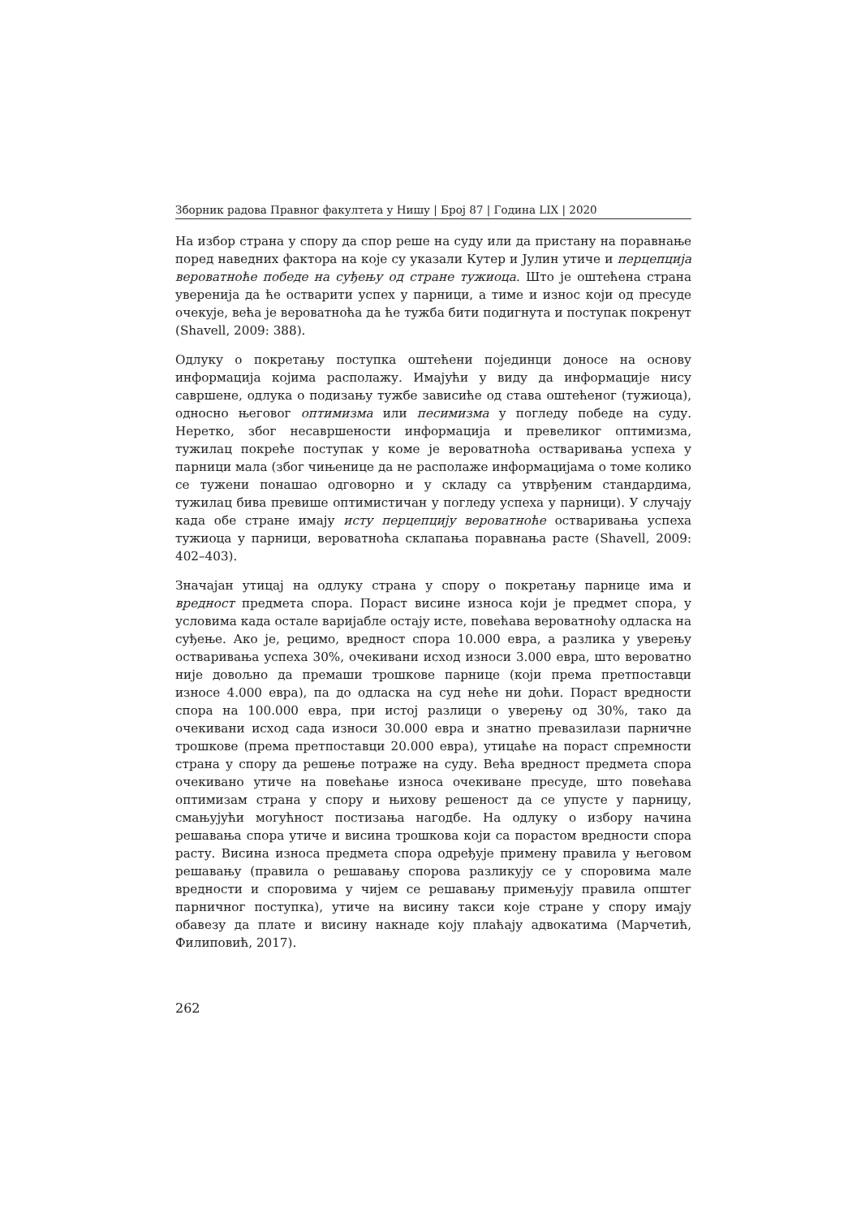Зборник радова Правног факултета у Нишу | Број 87 | Година LIX | 2020
На избор страна у спору да спор реше на суду или да пристану на поравнање поред наведних фактора на које су указали Кутер и Јулин утиче и перцепција вероватноће победе на суђењу од стране тужиоца. Што је оштећена страна уверенија да ће остварити успех у парници, а тиме и износ који од пресуде очекује, већа је вероватноћа да ће тужба бити подигнута и поступак покренут (Shavell, 2009: 388).
Одлуку о покретању поступка оштећени појединци доносе на основу информација којима располажу. Имајући у виду да информације нису савршене, одлука о подизању тужбе зависиће од става оштећеног (тужиоца), односно његовог оптимизма или песимизма у погледу победе на суду. Неретко, због несавршености информација и превеликог оптимизма, тужилац покреће поступак у коме је вероватноћа остваривања успеха у парници мала (због чињенице да не располаже информацијама о томе колико се тужени понашао одговорно и у складу са утврђеним стандардима, тужилац бива превише оптимистичан у погледу успеха у парници). У случају када обе стране имају исту перцепцију вероватноће остваривања успеха тужиоца у парници, вероватноћа склапања поравнања расте (Shavell, 2009: 402–403).
Значајан утицај на одлуку страна у спору о покретању парнице има и вредност предмета спора. Пораст висине износа који је предмет спора, у условима када остале варијабле остају исте, повећава вероватноћу одласка на суђење. Ако је, рецимо, вредност спора 10.000 евра, а разлика у уверењу остваривања успеха 30%, очекивани исход износи 3.000 евра, што вероватно није довољно да премаши трошкове парнице (који према претпоставци износе 4.000 евра), па до одласка на суд неће ни доћи. Пораст вредности спора на 100.000 евра, при истој разлици о уверењу од 30%, тако да очекивани исход сада износи 30.000 евра и знатно превазилази парничне трошкове (према претпоставци 20.000 евра), утицаће на пораст спремности страна у спору да решење потраже на суду. Већа вредност предмета спора очекивано утиче на повећање износа очекиване пресуде, што повећава оптимизам страна у спору и њихову решеност да се упусте у парницу, смањујући могућност постизања нагодбе. На одлуку о избору начина решавања спора утиче и висина трошкова који са порастом вредности спора расту. Висина износа предмета спора одређује примену правила у његовом решавању (правила о решавању спорова разликују се у споровима мале вредности и споровима у чијем се решавању примењују правила општег парничног поступка), утиче на висину такси које стране у спору имају обавезу да плате и висину накнаде коју плаћају адвокатима (Марчетић, Филиповић, 2017).
262